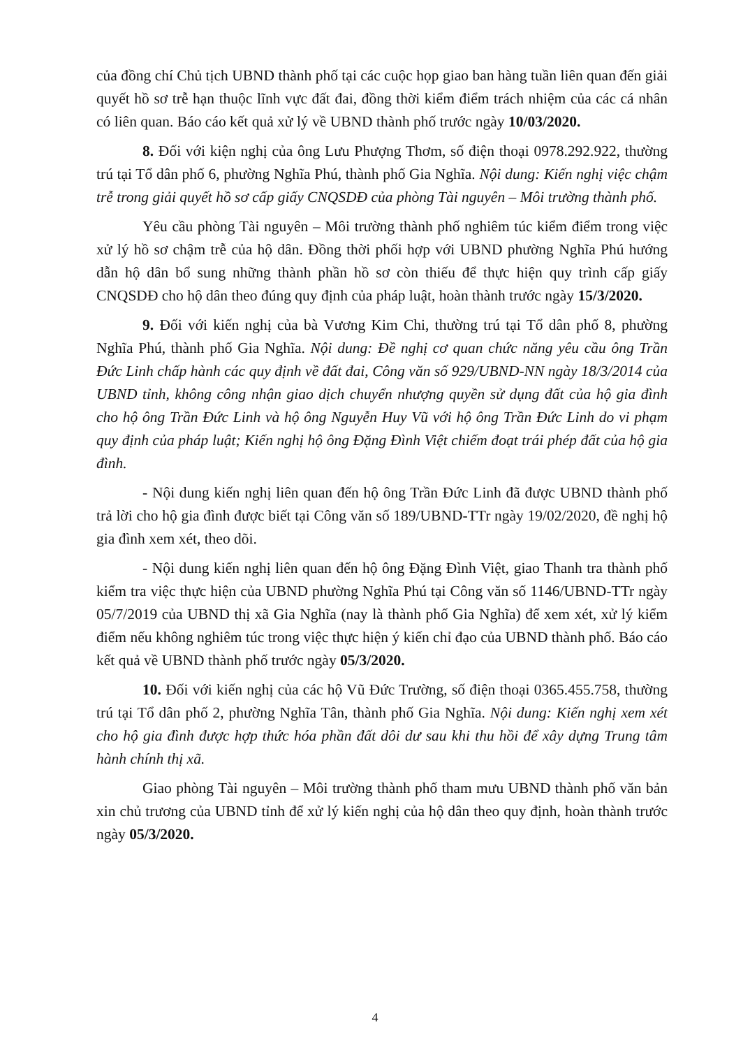của đồng chí Chủ tịch UBND thành phố tại các cuộc họp giao ban hàng tuần liên quan đến giải quyết hồ sơ trễ hạn thuộc lĩnh vực đất đai, đồng thời kiểm điểm trách nhiệm của các cá nhân có liên quan. Báo cáo kết quả xử lý về UBND thành phố trước ngày 10/03/2020.
8. Đối với kiện nghị của ông Lưu Phượng Thơm, số điện thoại 0978.292.922, thường trú tại Tổ dân phố 6, phường Nghĩa Phú, thành phố Gia Nghĩa. Nội dung: Kiến nghị việc chậm trễ trong giải quyết hồ sơ cấp giấy CNQSDĐ của phòng Tài nguyên – Môi trường thành phố.
Yêu cầu phòng Tài nguyên – Môi trường thành phố nghiêm túc kiểm điểm trong việc xử lý hồ sơ chậm trễ của hộ dân. Đồng thời phối hợp với UBND phường Nghĩa Phú hướng dẫn hộ dân bổ sung những thành phần hồ sơ còn thiếu để thực hiện quy trình cấp giấy CNQSDĐ cho hộ dân theo đúng quy định của pháp luật, hoàn thành trước ngày 15/3/2020.
9. Đối với kiến nghị của bà Vương Kim Chi, thường trú tại Tổ dân phố 8, phường Nghĩa Phú, thành phố Gia Nghĩa. Nội dung: Đề nghị cơ quan chức năng yêu cầu ông Trần Đức Linh chấp hành các quy định về đất đai, Công văn số 929/UBND-NN ngày 18/3/2014 của UBND tỉnh, không công nhận giao dịch chuyển nhượng quyền sử dụng đất của hộ gia đình cho hộ ông Trần Đức Linh và hộ ông Nguyễn Huy Vũ với hộ ông Trần Đức Linh do vi phạm quy định của pháp luật; Kiến nghị hộ ông Đặng Đình Việt chiếm đoạt trái phép đất của hộ gia đình.
- Nội dung kiến nghị liên quan đến hộ ông Trần Đức Linh đã được UBND thành phố trả lời cho hộ gia đình được biết tại Công văn số 189/UBND-TTr ngày 19/02/2020, đề nghị hộ gia đình xem xét, theo dõi.
- Nội dung kiến nghị liên quan đến hộ ông Đặng Đình Việt, giao Thanh tra thành phố kiểm tra việc thực hiện của UBND phường Nghĩa Phú tại Công văn số 1146/UBND-TTr ngày 05/7/2019 của UBND thị xã Gia Nghĩa (nay là thành phố Gia Nghĩa) để xem xét, xử lý kiểm điểm nếu không nghiêm túc trong việc thực hiện ý kiến chỉ đạo của UBND thành phố. Báo cáo kết quả về UBND thành phố trước ngày 05/3/2020.
10. Đối với kiến nghị của các hộ Vũ Đức Trường, số điện thoại 0365.455.758, thường trú tại Tổ dân phố 2, phường Nghĩa Tân, thành phố Gia Nghĩa. Nội dung: Kiến nghị xem xét cho hộ gia đình được hợp thức hóa phần đất dôi dư sau khi thu hồi để xây dựng Trung tâm hành chính thị xã.
Giao phòng Tài nguyên – Môi trường thành phố tham mưu UBND thành phố văn bản xin chủ trương của UBND tỉnh để xử lý kiến nghị của hộ dân theo quy định, hoàn thành trước ngày 05/3/2020.
4